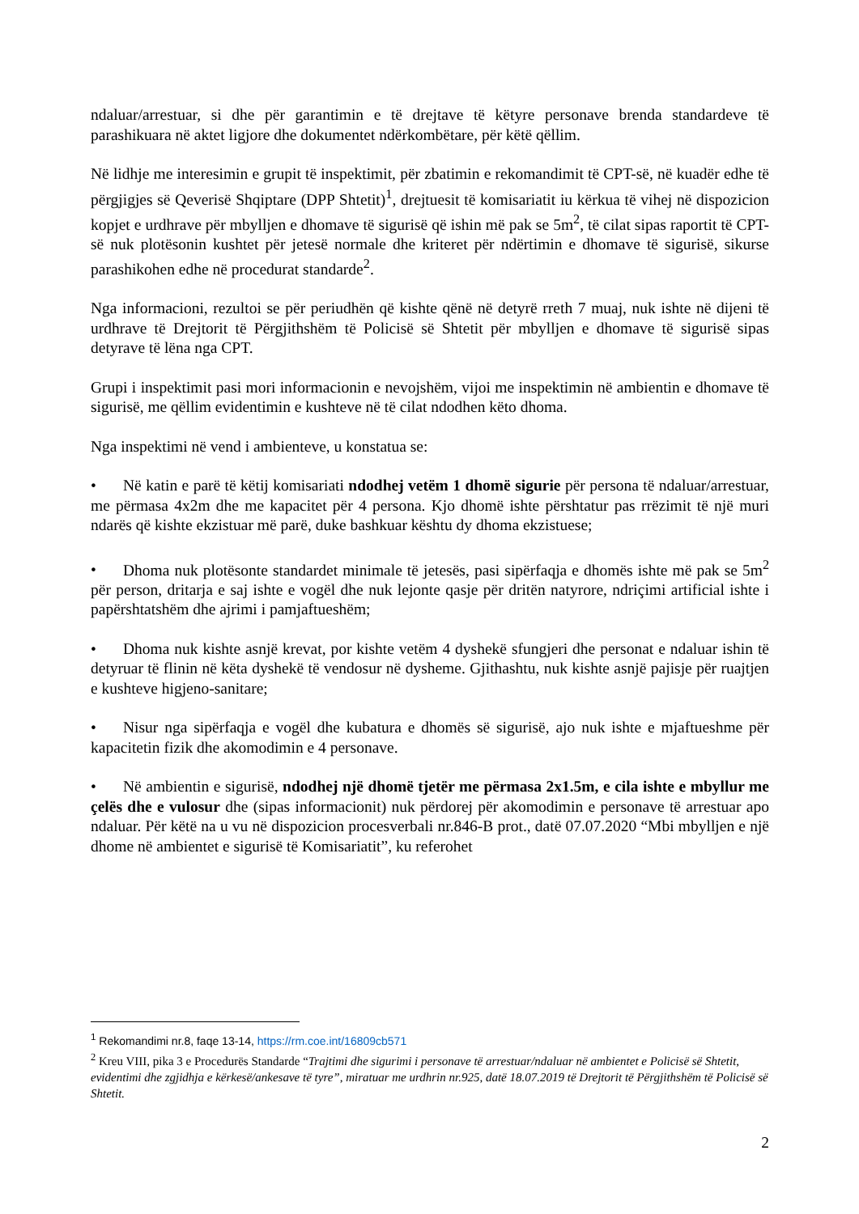ndaluar/arrestuar, si dhe për garantimin e të drejtave të këtyre personave brenda standardeve të parashikuara në aktet ligjore dhe dokumentet ndërkombëtare, për këtë qëllim.
Në lidhje me interesimin e grupit të inspektimit, për zbatimin e rekomandimit të CPT-së, në kuadër edhe të përgjigjes së Qeverisë Shqiptare (DPP Shtetit)<sup>1</sup>, drejtuesit të komisariatit iu kërkua të vihej në dispozicion kopjet e urdhrave për mbylljen e dhomave të sigurisë që ishin më pak se 5m<sup>2</sup>, të cilat sipas raportit të CPT-së nuk plotësonin kushtet për jetesë normale dhe kriteret për ndërtimin e dhomave të sigurisë, sikurse parashikohen edhe në procedurat standarde<sup>2</sup>.
Nga informacioni, rezultoi se për periudhën që kishte qënë në detyrë rreth 7 muaj, nuk ishte në dijeni të urdhrave të Drejtorit të Përgjithshëm të Policisë së Shtetit për mbylljen e dhomave të sigurisë sipas detyrave të lëna nga CPT.
Grupi i inspektimit pasi mori informacionin e nevojshëm, vijoi me inspektimin në ambientin e dhomave të sigurisë, me qëllim evidentimin e kushteve në të cilat ndodhen këto dhoma.
Nga inspektimi në vend i ambienteve, u konstatua se:
• Në katin e parë të këtij komisariati ndodhej vetëm 1 dhomë sigurie për persona të ndaluar/arrestuar, me përmasa 4x2m dhe me kapacitet për 4 persona. Kjo dhomë ishte përshtatur pas rrëzimit të një muri ndarës që kishte ekzistuar më parë, duke bashkuar kështu dy dhoma ekzistuese;
• Dhoma nuk plotësonte standardet minimale të jetesës, pasi sipërfaqja e dhomës ishte më pak se 5m<sup>2</sup> për person, dritarja e saj ishte e vogël dhe nuk lejonte qasje për dritën natyrore, ndriçimi artificial ishte i papërshtatshëm dhe ajrimi i pamjaftueshëm;
• Dhoma nuk kishte asnjë krevat, por kishte vetëm 4 dyshekë sfungjeri dhe personat e ndaluar ishin të detyruar të flinin në këta dyshekë të vendosur në dysheme. Gjithashtu, nuk kishte asnjë pajisje për ruajtjen e kushteve higjeno-sanitare;
• Nisur nga sipërfaqja e vogël dhe kubatura e dhomës së sigurisë, ajo nuk ishte e mjaftueshme për kapacitetin fizik dhe akomodimin e 4 personave.
• Në ambientin e sigurisë, ndodhej një dhomë tjetër me përmasa 2x1.5m, e cila ishte e mbyllur me çelës dhe e vulosur dhe (sipas informacionit) nuk përdorej për akomodimin e personave të arrestuar apo ndaluar. Për këtë na u vu në dispozicion procesverbali nr.846-B prot., datë 07.07.2020 “Mbi mbylljen e një dhome në ambientet e sigurisë të Komisariatit”, ku referohet
<sup>1</sup> Rekomandimi nr.8, faqe 13-14, https://rm.coe.int/16809cb571
<sup>2</sup> Kreu VIII, pika 3 e Procedurës Standarde “Trajtimi dhe sigurimi i personave të arrestuar/ndaluar në ambientet e Policisë së Shtetit, evidentimi dhe zgjidhja e kërkesë/ankesave të tyre”, miratuar me urdhrin nr.925, datë 18.07.2019 të Drejtorit të Përgjithshëm të Policisë së Shtetit.
2